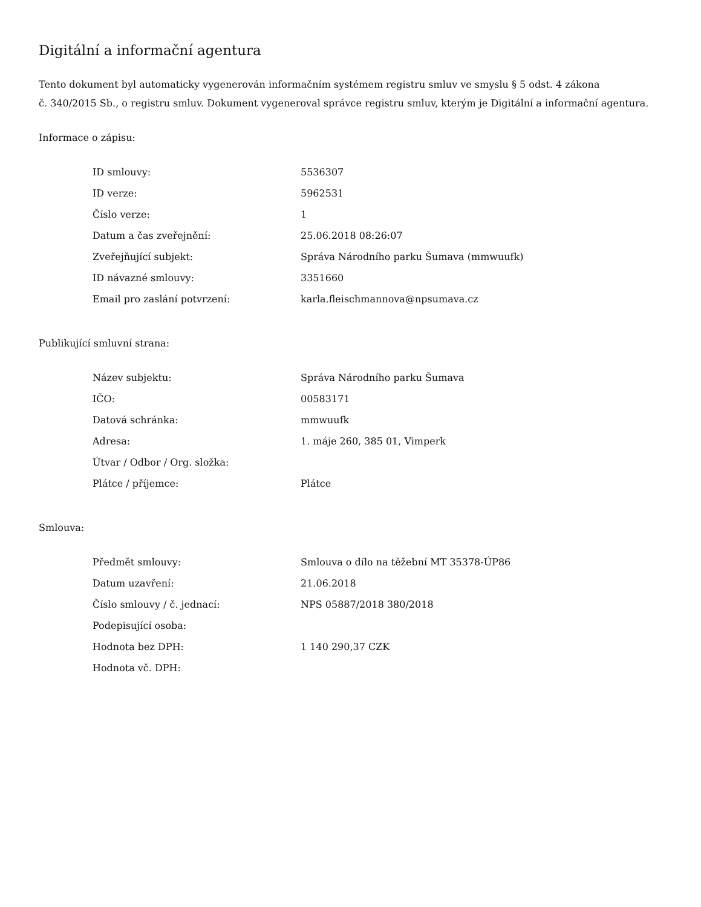Digitální a informační agentura
Tento dokument byl automaticky vygenerován informačním systémem registru smluv ve smyslu § 5 odst. 4 zákona
č. 340/2015 Sb., o registru smluv. Dokument vygeneroval správce registru smluv, kterým je Digitální a informační agentura.
Informace o zápisu:
| ID smlouvy: | 5536307 |
| ID verze: | 5962531 |
| Číslo verze: | 1 |
| Datum a čas zveřejnění: | 25.06.2018 08:26:07 |
| Zveřejňující subjekt: | Správa Národního parku Šumava (mmwuufk) |
| ID návazné smlouvy: | 3351660 |
| Email pro zaslání potvrzení: | karla.fleischmannova@npsumava.cz |
Publikující smluvní strana:
| Název subjektu: | Správa Národního parku Šumava |
| IČO: | 00583171 |
| Datová schránka: | mmwuufk |
| Adresa: | 1. máje 260, 385 01, Vimperk |
| Útvar / Odbor / Org. složka: | |
| Plátce / příjemce: | Plátce |
Smlouva:
| Předmět smlouvy: | Smlouva o dílo na těžební MT 35378-ÚP86 |
| Datum uzavření: | 21.06.2018 |
| Číslo smlouvy / č. jednací: | NPS 05887/2018 380/2018 |
| Podepisující osoba: | |
| Hodnota bez DPH: | 1 140 290,37 CZK |
| Hodnota vč. DPH: | |